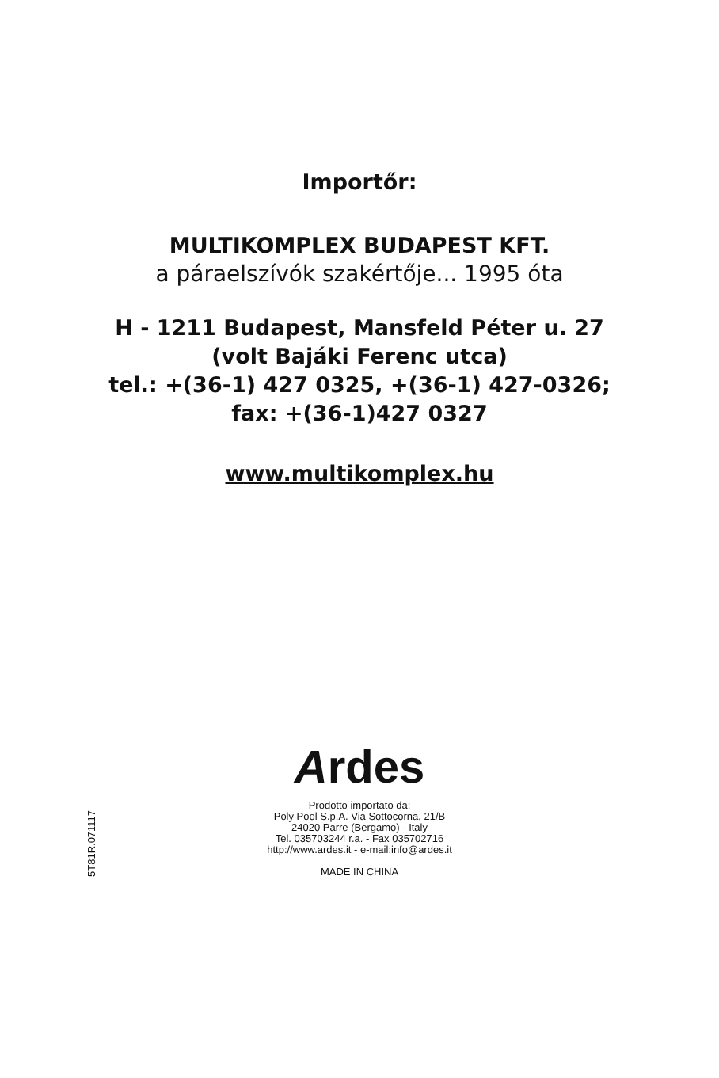Importőr:
MULTIKOMPLEX BUDAPEST KFT.
a páraelszívók szakértője... 1995 óta
H - 1211 Budapest, Mansfeld Péter u. 27
(volt Bajáki Ferenc utca)
tel.: +(36-1) 427 0325, +(36-1) 427-0326;
fax: +(36-1)427 0327
www.multikomplex.hu
Ardes
Prodotto importato da:
Poly Pool S.p.A. Via Sottocorna, 21/B
24020 Parre (Bergamo) - Italy
Tel. 035703244 r.a. - Fax 035702716
http://www.ardes.it - e-mail:info@ardes.it
MADE IN CHINA
5T81R.071117